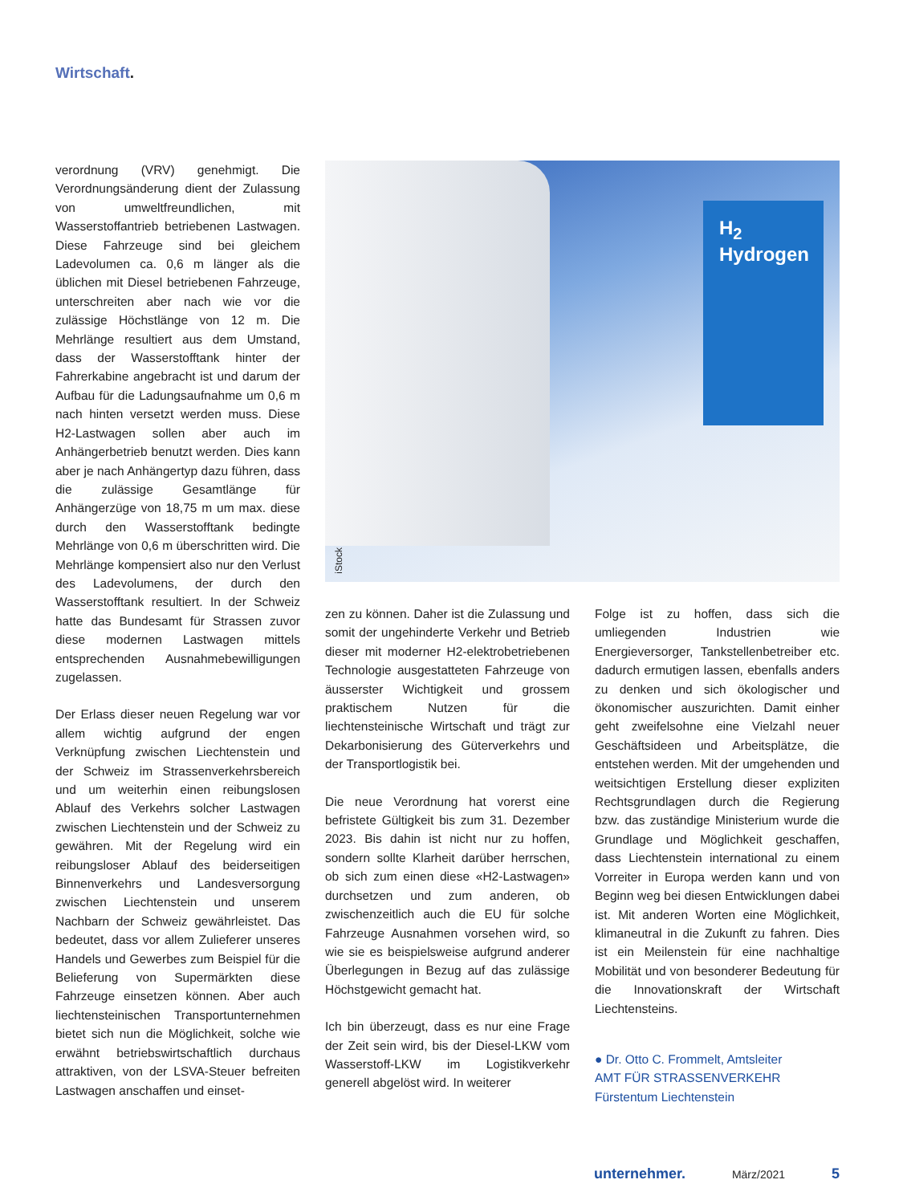Wirtschaft.
verordnung (VRV) genehmigt. Die Verordnungsänderung dient der Zulassung von umweltfreundlichen, mit Wasserstoffantrieb betriebenen Lastwagen. Diese Fahrzeuge sind bei gleichem Ladevolumen ca. 0,6 m länger als die üblichen mit Diesel betriebenen Fahrzeuge, unterschreiten aber nach wie vor die zulässige Höchstlänge von 12 m. Die Mehrlänge resultiert aus dem Umstand, dass der Wasserstofftank hinter der Fahrerkabine angebracht ist und darum der Aufbau für die Ladungsaufnahme um 0,6 m nach hinten versetzt werden muss. Diese H2-Lastwagen sollen aber auch im Anhängerbetrieb benutzt werden. Dies kann aber je nach Anhängertyp dazu führen, dass die zulässige Gesamtlänge für Anhängerzüge von 18,75 m um max. diese durch den Wasserstofftank bedingte Mehrlänge von 0,6 m überschritten wird. Die Mehrlänge kompensiert also nur den Verlust des Ladevolumens, der durch den Wasserstofftank resultiert. In der Schweiz hatte das Bundesamt für Strassen zuvor diese modernen Lastwagen mittels entsprechenden Ausnahmebewilligungen zugelassen.
Der Erlass dieser neuen Regelung war vor allem wichtig aufgrund der engen Verknüpfung zwischen Liechtenstein und der Schweiz im Strassenverkehrsbereich und um weiterhin einen reibungslosen Ablauf des Verkehrs solcher Lastwagen zwischen Liechtenstein und der Schweiz zu gewähren. Mit der Regelung wird ein reibungsloser Ablauf des beiderseitigen Binnenverkehrs und Landesversorgung zwischen Liechtenstein und unserem Nachbarn der Schweiz gewährleistet. Das bedeutet, dass vor allem Zulieferer unseres Handels und Gewerbes zum Beispiel für die Belieferung von Supermärkten diese Fahrzeuge einsetzen können. Aber auch liechtensteinischen Transportunternehmen bietet sich nun die Möglichkeit, solche wie erwähnt betriebswirtschaftlich durchaus attraktiven, von der LSVA-Steuer befreiten Lastwagen anschaffen und einset-
H<sub>2</sub>
Hydrogen
iStock
zen zu können. Daher ist die Zulassung und somit der ungehinderte Verkehr und Betrieb dieser mit moderner H2-elektrobetriebenen Technologie ausgestatteten Fahrzeuge von äusserster Wichtigkeit und grossem praktischem Nutzen für die liechtensteinische Wirtschaft und trägt zur Dekarbonisierung des Güterverkehrs und der Transportlogistik bei.
Die neue Verordnung hat vorerst eine befristete Gültigkeit bis zum 31. Dezember 2023. Bis dahin ist nicht nur zu hoffen, sondern sollte Klarheit darüber herrschen, ob sich zum einen diese «H2-Lastwagen» durchsetzen und zum anderen, ob zwischenzeitlich auch die EU für solche Fahrzeuge Ausnahmen vorsehen wird, so wie sie es beispielsweise aufgrund anderer Überlegungen in Bezug auf das zulässige Höchstgewicht gemacht hat.
Ich bin überzeugt, dass es nur eine Frage der Zeit sein wird, bis der Diesel-LKW vom Wasserstoff-LKW im Logistikverkehr generell abgelöst wird. In weiterer
Folge ist zu hoffen, dass sich die umliegenden Industrien wie Energieversorger, Tankstellenbetreiber etc. dadurch ermutigen lassen, ebenfalls anders zu denken und sich ökologischer und ökonomischer auszurichten. Damit einher geht zweifelsohne eine Vielzahl neuer Geschäftsideen und Arbeitsplätze, die entstehen werden. Mit der umgehenden und weitsichtigen Erstellung dieser expliziten Rechtsgrundlagen durch die Regierung bzw. das zuständige Ministerium wurde die Grundlage und Möglichkeit geschaffen, dass Liechtenstein international zu einem Vorreiter in Europa werden kann und von Beginn weg bei diesen Entwicklungen dabei ist. Mit anderen Worten eine Möglichkeit, klimaneutral in die Zukunft zu fahren. Dies ist ein Meilenstein für eine nachhaltige Mobilität und von besonderer Bedeutung für die Innovationskraft der Wirtschaft Liechtensteins.
● Dr. Otto C. Frommelt, Amtsleiter
AMT FÜR STRASSENVERKEHR
Fürstentum Liechtenstein
unternehmer. März/2021 5